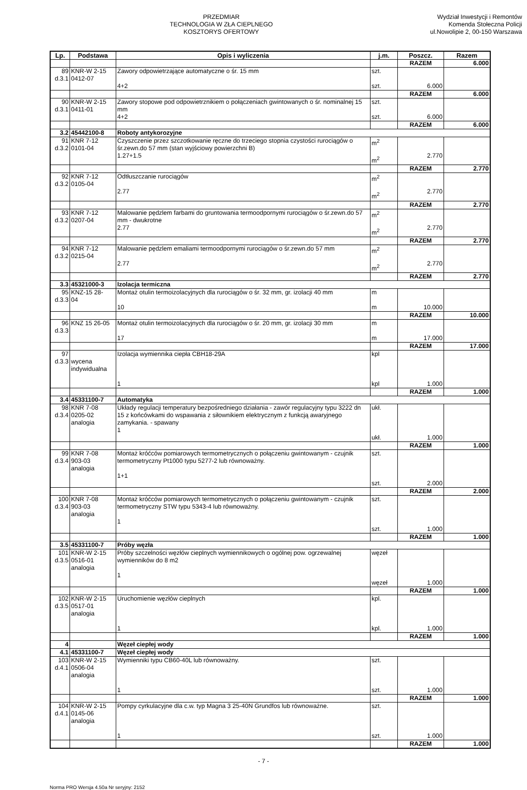PRZEDMIAR
TECHNOLOGIA W ZŁA CIEPLNEGO
KOSZTORYS OFERTOWY
Wydział Inwestycji i Remontów
Komenda Stołeczna Policji
ul.Nowolipie 2, 00-150 Warszawa
| Lp. | Podstawa | Opis i wyliczenia | j.m. | Poszcz. | Razem |
| --- | --- | --- | --- | --- | --- |
| | | | | RAZEM | 6.000 |
| 89 d.3.1 | KNR-W 2-15 0412-07 | Zawory odpowietrzające automatyczne o śr. 15 mm 4+2 | szt. szt. | 6.000 | |
| | | | | RAZEM | 6.000 |
| 90 d.3.1 | KNR-W 2-15 0411-01 | Zawory stopowe pod odpowietrznikiem o połączeniach gwintowanych o śr. nominalnej 15 mm 4+2 | szt. szt. | 6.000 | |
| | | | | RAZEM | 6.000 |
| 3.2 | 45442100-8 | Roboty antykorozyjne | | | |
| 91 d.3.2 | KNR 7-12 0101-04 | Czyszczenie przez szczotkowanie ręczne do trzeciego stopnia czystości rurociągów o śr.zewn.do 57 mm (stan wyjściowy powierzchni B) 1.27+1.5 | m<sup>2</sup> m<sup>2</sup> | 2.770 | |
| | | | | RAZEM | 2.770 |
| 92 d.3.2 | KNR 7-12 0105-04 | Odtłuszczanie rurociągów 2.77 | m<sup>2</sup> m<sup>2</sup> | 2.770 | |
| | | | | RAZEM | 2.770 |
| 93 d.3.2 | KNR 7-12 0207-04 | Malowanie pędzlem farbami do gruntowania termoodpornymi rurociągów o śr.zewn.do 57 mm - dwukrotne 2.77 | m<sup>2</sup> m<sup>2</sup> | 2.770 | |
| | | | | RAZEM | 2.770 |
| 94 d.3.2 | KNR 7-12 0215-04 | Malowanie pędzlem emaliami termoodpornymi rurociągów o śr.zewn.do 57 mm 2.77 | m<sup>2</sup> m<sup>2</sup> | 2.770 | |
| | | | | RAZEM | 2.770 |
| 3.3 | 45321000-3 | Izolacja termiczna | | | |
| 95 d.3.3 | KNZ-15 28- 04 | Montaż otulin termoizolacyjnych dla rurociągów o śr. 32 mm, gr. izolacji 40 mm 10 | m m | 10.000 | |
| | | | | RAZEM | 10.000 |
| 96 d.3.3 | KNZ 15 26-05 | Montaż otulin termoizolacyjnych dla rurociągów o śr. 20 mm, gr. izolacji 30 mm 17 | m m | 17.000 | |
| | | | | RAZEM | 17.000 |
| 97 d.3.3 | wycena indywidualna | Izolacja wymiennika ciepła CBH18-29A 1 | kpl kpl | 1.000 | |
| | | | | RAZEM | 1.000 |
| 3.4 | 45331100-7 | Automatyka | | | |
| 98 d.3.4 | KNR 7-08 0205-02 analogia | Układy regulacji temperatury bezpośredniego działania - zawór regulacyjny typu 3222 dn 15 z końcówkami do wspawania z siłownikiem elektrycznym z funkcją awaryjnego zamykania. - spawany 1 | ukł. ukł. | 1.000 | |
| | | | | RAZEM | 1.000 |
| 99 d.3.4 | KNR 7-08 903-03 analogia | Montaż króćców pomiarowych termometrycznych o połączeniu gwintowanym - czujnik termometryczny Pt1000 typu 5277-2 lub równoważny. 1+1 | szt. szt. | 2.000 | |
| | | | | RAZEM | 2.000 |
| 100 d.3.4 | KNR 7-08 903-03 analogia | Montaż króćców pomiarowych termometrycznych o połączeniu gwintowanym - czujnik termometryczny STW typu 5343-4 lub równoważny. 1 | szt. szt. | 1.000 | |
| | | | | RAZEM | 1.000 |
| 3.5 | 45331100-7 | Próby węzła | | | |
| 101 d.3.5 | KNR-W 2-15 0516-01 analogia | Próby szczelności węzłów cieplnych wymiennikowych o ogólnej pow. ogrzewalnej wymienników do 8 m2 1 | węzeł węzeł | 1.000 | |
| | | | | RAZEM | 1.000 |
| 102 d.3.5 | KNR-W 2-15 0517-01 analogia | Uruchomienie węzłów cieplnych 1 | kpl. kpl. | 1.000 | |
| | | | | RAZEM | 1.000 |
| 4 | | Węzeł ciepłej wody | | | |
| 4.1 | 45331100-7 | Węzeł ciepłej wody | | | |
| 103 d.4.1 | KNR-W 2-15 0506-04 analogia | Wymienniki typu CB60-40L lub równoważny. 1 | szt. szt. | 1.000 | |
| | | | | RAZEM | 1.000 |
| 104 d.4.1 | KNR-W 2-15 0145-06 analogia | Pompy cyrkulacyjne dla c.w. typ Magna 3 25-40N Grundfos lub równoważne. 1 | szt. szt. | 1.000 | |
| | | | | RAZEM | 1.000 |
- 7 -
Norma PRO Wersja 4.50a Nr seryjny: 2152